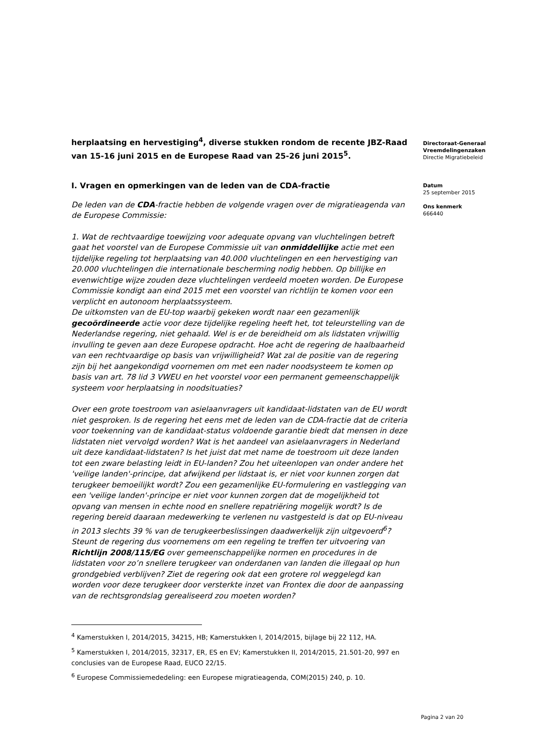herplaatsing en hervestiging<sup>4</sup>, diverse stukken rondom de recente JBZ-Raad van 15-16 juni 2015 en de Europese Raad van 25-26 juni 2015<sup>5</sup>.
I. Vragen en opmerkingen van de leden van de CDA-fractie
De leden van de CDA-fractie hebben de volgende vragen over de migratieagenda van de Europese Commissie:
1. Wat de rechtvaardige toewijzing voor adequate opvang van vluchtelingen betreft gaat het voorstel van de Europese Commissie uit van onmiddellijke actie met een tijdelijke regeling tot herplaatsing van 40.000 vluchtelingen en een hervestiging van 20.000 vluchtelingen die internationale bescherming nodig hebben. Op billijke en evenwichtige wijze zouden deze vluchtelingen verdeeld moeten worden. De Europese Commissie kondigt aan eind 2015 met een voorstel van richtlijn te komen voor een verplicht en autonoom herplaatssysteem.
De uitkomsten van de EU-top waarbij gekeken wordt naar een gezamenlijk gecoördineerde actie voor deze tijdelijke regeling heeft het, tot teleurstelling van de Nederlandse regering, niet gehaald. Wel is er de bereidheid om als lidstaten vrijwillig invulling te geven aan deze Europese opdracht. Hoe acht de regering de haalbaarheid van een rechtvaardige op basis van vrijwilligheid? Wat zal de positie van de regering zijn bij het aangekondigd voornemen om met een nader noodsysteem te komen op basis van art. 78 lid 3 VWEU en het voorstel voor een permanent gemeenschappelijk systeem voor herplaatsing in noodsituaties?
Over een grote toestroom van asielaanvragers uit kandidaat-lidstaten van de EU wordt niet gesproken. Is de regering het eens met de leden van de CDA-fractie dat de criteria voor toekenning van de kandidaat-status voldoende garantie biedt dat mensen in deze lidstaten niet vervolgd worden? Wat is het aandeel van asielaanvragers in Nederland uit deze kandidaat-lidstaten? Is het juist dat met name de toestroom uit deze landen tot een zware belasting leidt in EU-landen? Zou het uiteenlopen van onder andere het 'veilige landen'-principe, dat afwijkend per lidstaat is, er niet voor kunnen zorgen dat terugkeer bemoeilijkt wordt? Zou een gezamenlijke EU-formulering en vastlegging van een 'veilige landen'-principe er niet voor kunnen zorgen dat de mogelijkheid tot opvang van mensen in echte nood en snellere repatriëring mogelijk wordt? Is de regering bereid daaraan medewerking te verlenen nu vastgesteld is dat op EU-niveau in 2013 slechts 39 % van de terugkeerbeslissingen daadwerkelijk zijn uitgevoerd<sup>6</sup>? Steunt de regering dus voornemens om een regeling te treffen ter uitvoering van Richtlijn 2008/115/EG over gemeenschappelijke normen en procedures in de lidstaten voor zo’n snellere terugkeer van onderdanen van landen die illegaal op hun grondgebied verblijven? Ziet de regering ook dat een grotere rol weggelegd kan worden voor deze terugkeer door versterkte inzet van Frontex die door de aanpassing van de rechtsgrondslag gerealiseerd zou moeten worden?
<sup>4</sup> Kamerstukken I, 2014/2015, 34215, HB; Kamerstukken I, 2014/2015, bijlage bij 22 112, HA.
<sup>5</sup> Kamerstukken I, 2014/2015, 32317, ER, ES en EV; Kamerstukken II, 2014/2015, 21.501-20, 997 en conclusies van de Europese Raad, EUCO 22/15.
<sup>6</sup> Europese Commissiemededeling: een Europese migratieagenda, COM(2015) 240, p. 10.
Directoraat-Generaal
Vreemdelingenzaken
Directie Migratiebeleid
Datum
25 september 2015
Ons kenmerk
666440
Pagina 2 van 20